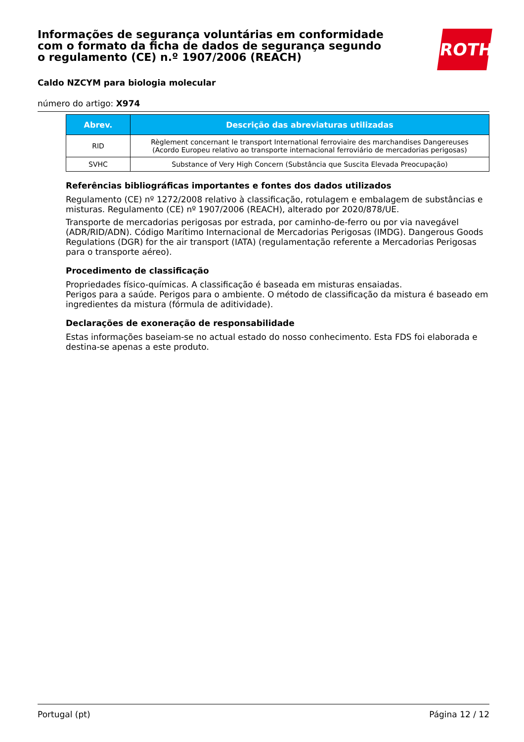ROTH
Informações de segurança voluntárias em conformidade com o formato da ficha de dados de segurança segundo o regulamento (CE) n.º 1907/2006 (REACH)
Caldo NZCYM para biologia molecular
número do artigo: X974
| Abrev. | Descrição das abreviaturas utilizadas |
| --- | --- |
| RID | Règlement concernant le transport International ferroviaire des marchandises Dangereuses (Acordo Europeu relativo ao transporte internacional ferroviário de mercadorias perigosas) |
| SVHC | Substance of Very High Concern (Substância que Suscita Elevada Preocupação) |
Referências bibliográficas importantes e fontes dos dados utilizados
Regulamento (CE) nº 1272/2008 relativo à classificação, rotulagem e embalagem de substâncias e misturas. Regulamento (CE) nº 1907/2006 (REACH), alterado por 2020/878/UE.
Transporte de mercadorias perigosas por estrada, por caminho-de-ferro ou por via navegável (ADR/RID/ADN). Código Marítimo Internacional de Mercadorias Perigosas (IMDG). Dangerous Goods Regulations (DGR) for the air transport (IATA) (regulamentação referente a Mercadorias Perigosas para o transporte aéreo).
Procedimento de classificação
Propriedades físico-químicas. A classificação é baseada em misturas ensaiadas.
Perigos para a saúde. Perigos para o ambiente. O método de classificação da mistura é baseado em ingredientes da mistura (fórmula de aditividade).
Declarações de exoneração de responsabilidade
Estas informações baseiam-se no actual estado do nosso conhecimento. Esta FDS foi elaborada e destina-se apenas a este produto.
Portugal (pt) Página 12 / 12